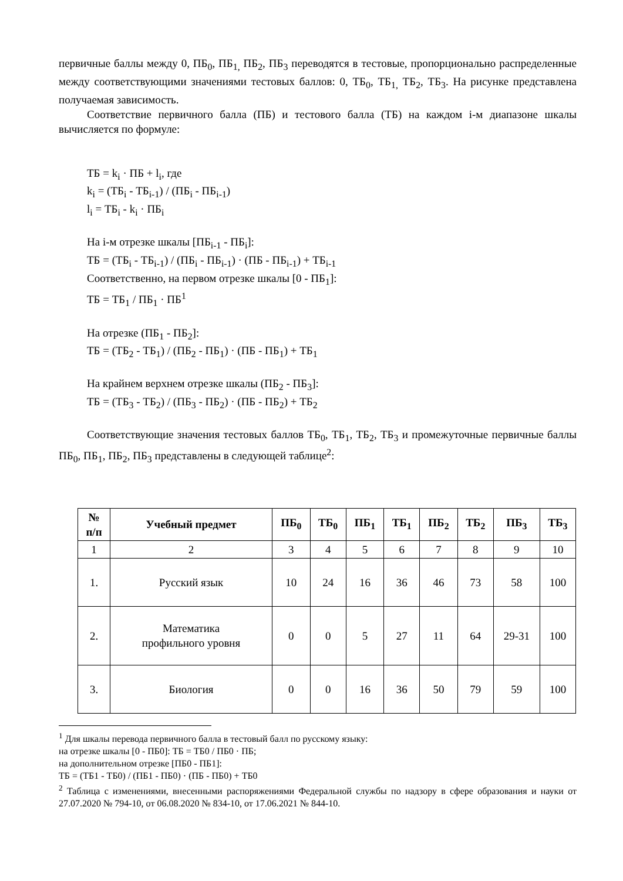первичные баллы между 0, ПБ<sub>0</sub>, ПБ<sub>1,</sub> ПБ<sub>2</sub>, ПБ<sub>3</sub> переводятся в тестовые, пропорционально распределенные между соответствующими значениями тестовых баллов: 0, ТБ<sub>0</sub>, ТБ<sub>1,</sub> ТБ<sub>2</sub>, ТБ<sub>3</sub>. На рисунке представлена получаемая зависимость.
Соответствие первичного балла (ПБ) и тестового балла (ТБ) на каждом i-м диапазоне шкалы вычисляется по формуле:
ТБ = k<sub>i</sub> · ПБ + l<sub>i</sub>, где
k<sub>i</sub> = (ТБ<sub>i</sub> - ТБ<sub>i-1</sub>) / (ПБ<sub>i</sub> - ПБ<sub>i-1</sub>)
l<sub>i</sub> = ТБ<sub>i</sub> - k<sub>i</sub> · ПБ<sub>i</sub>
На i-м отрезке шкалы [ПБ<sub>i-1</sub> - ПБ<sub>i</sub>]:
ТБ = (ТБ<sub>i</sub> - ТБ<sub>i-1</sub>) / (ПБ<sub>i</sub> - ПБ<sub>i-1</sub>) · (ПБ - ПБ<sub>i-1</sub>) + ТБ<sub>i-1</sub>
Соответственно, на первом отрезке шкалы [0 - ПБ<sub>1</sub>]:
ТБ = ТБ<sub>1</sub> / ПБ<sub>1</sub> · ПБ<sup>1</sup>
На отрезке (ПБ<sub>1</sub> - ПБ<sub>2</sub>]:
ТБ = (ТБ<sub>2</sub> - ТБ<sub>1</sub>) / (ПБ<sub>2</sub> - ПБ<sub>1</sub>) · (ПБ - ПБ<sub>1</sub>) + ТБ<sub>1</sub>
На крайнем верхнем отрезке шкалы (ПБ<sub>2</sub> - ПБ<sub>3</sub>]:
ТБ = (ТБ<sub>3</sub> - ТБ<sub>2</sub>) / (ПБ<sub>3</sub> - ПБ<sub>2</sub>) · (ПБ - ПБ<sub>2</sub>) + ТБ<sub>2</sub>
Соответствующие значения тестовых баллов ТБ<sub>0</sub>, ТБ<sub>1</sub>, ТБ<sub>2</sub>, ТБ<sub>3</sub> и промежуточные первичные баллы ПБ<sub>0</sub>, ПБ<sub>1</sub>, ПБ<sub>2</sub>, ПБ<sub>3</sub> представлены в следующей таблице<sup>2</sup>:
| № п/п | Учебный предмет | ПБ<sub>0</sub> | ТБ<sub>0</sub> | ПБ<sub>1</sub> | ТБ<sub>1</sub> | ПБ<sub>2</sub> | ТБ<sub>2</sub> | ПБ<sub>3</sub> | ТБ<sub>3</sub> |
| --- | --- | --- | --- | --- | --- | --- | --- | --- | --- |
| 1 | 2 | 3 | 4 | 5 | 6 | 7 | 8 | 9 | 10 |
| 1. | Русский язык | 10 | 24 | 16 | 36 | 46 | 73 | 58 | 100 |
| 2. | Математика профильного уровня | 0 | 0 | 5 | 27 | 11 | 64 | 29-31 | 100 |
| 3. | Биология | 0 | 0 | 16 | 36 | 50 | 79 | 59 | 100 |
<sup>1</sup> Для шкалы перевода первичного балла в тестовый балл по русскому языку:
на отрезке шкалы [0 - ПБ0]: ТБ = ТБ0 / ПБ0 · ПБ;
на дополнительном отрезке [ПБ0 - ПБ1]:
ТБ = (ТБ1 - ТБ0) / (ПБ1 - ПБ0) · (ПБ - ПБ0) + ТБ0
<sup>2</sup> Таблица с изменениями, внесенными распоряжениями Федеральной службы по надзору в сфере образования и науки от 27.07.2020 № 794-10, от 06.08.2020 № 834-10, от 17.06.2021 № 844-10.